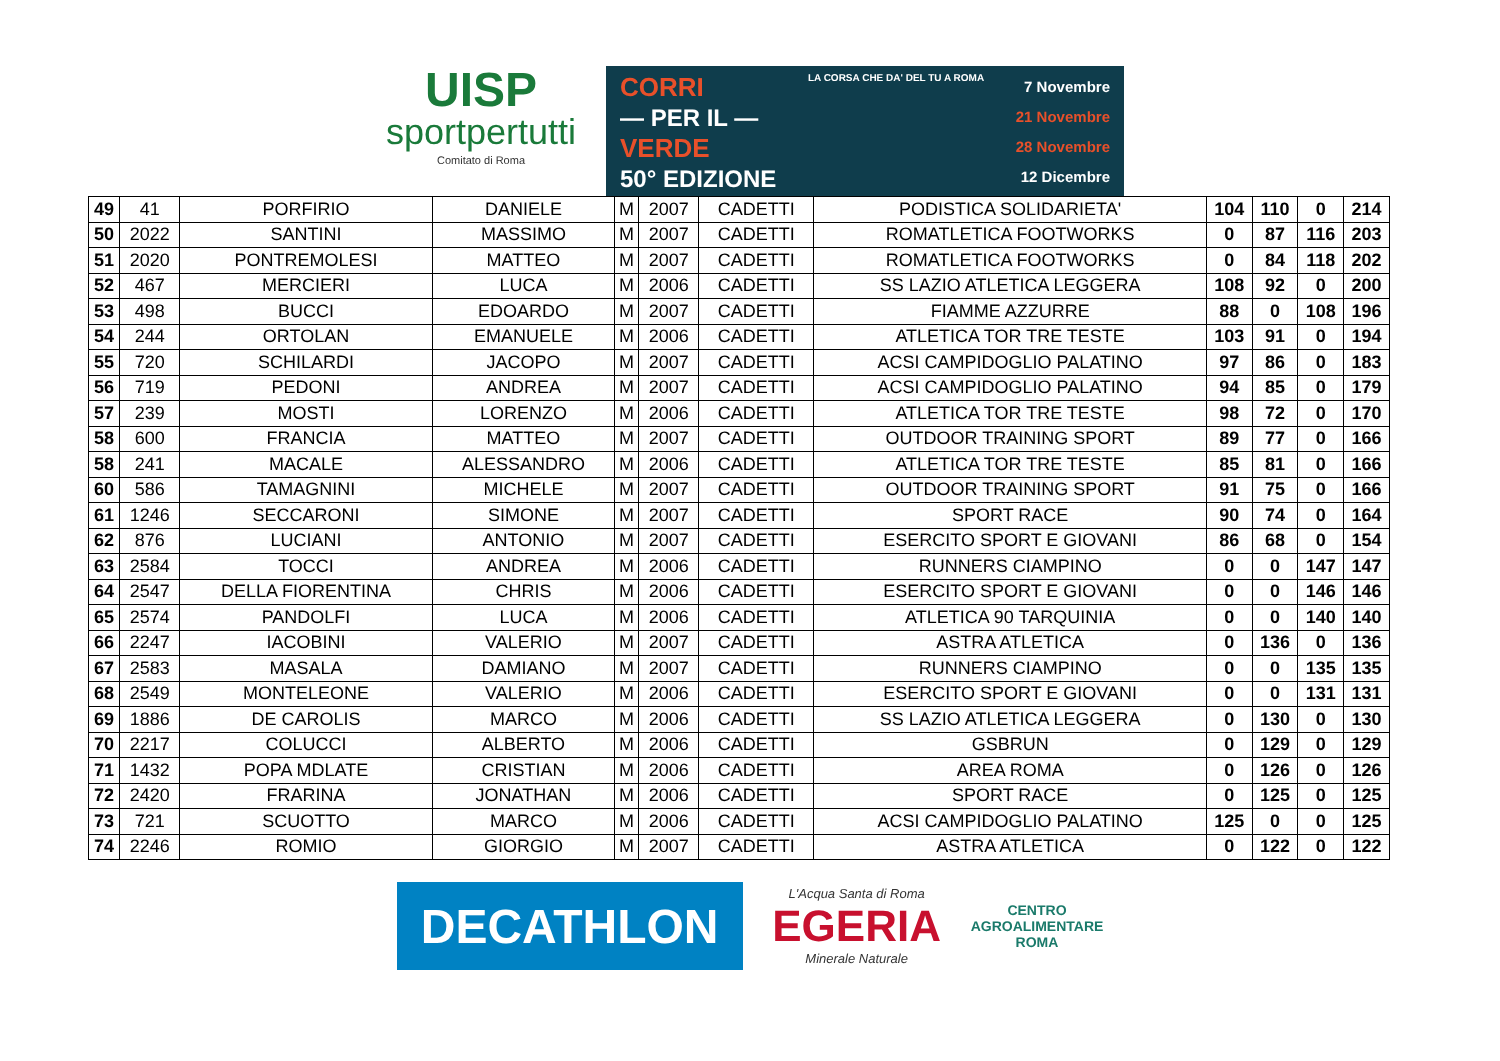UISP
sportpertutti
Comitato di Roma
CORRI
— PER IL —
VERDE
50° EDIZIONE
LA CORSA CHE DA' DEL TU A ROMA
7 Novembre
21 Novembre
28 Novembre
12 Dicembre
| 49 | 41 | PORFIRIO | DANIELE | M | 2007 | CADETTI | PODISTICA SOLIDARIETA' | 104 | 110 | 0 | 214 |
| 50 | 2022 | SANTINI | MASSIMO | M | 2007 | CADETTI | ROMATLETICA FOOTWORKS | 0 | 87 | 116 | 203 |
| 51 | 2020 | PONTREMOLESI | MATTEO | M | 2007 | CADETTI | ROMATLETICA FOOTWORKS | 0 | 84 | 118 | 202 |
| 52 | 467 | MERCIERI | LUCA | M | 2006 | CADETTI | SS LAZIO ATLETICA LEGGERA | 108 | 92 | 0 | 200 |
| 53 | 498 | BUCCI | EDOARDO | M | 2007 | CADETTI | FIAMME AZZURRE | 88 | 0 | 108 | 196 |
| 54 | 244 | ORTOLAN | EMANUELE | M | 2006 | CADETTI | ATLETICA TOR TRE TESTE | 103 | 91 | 0 | 194 |
| 55 | 720 | SCHILARDI | JACOPO | M | 2007 | CADETTI | ACSI CAMPIDOGLIO PALATINO | 97 | 86 | 0 | 183 |
| 56 | 719 | PEDONI | ANDREA | M | 2007 | CADETTI | ACSI CAMPIDOGLIO PALATINO | 94 | 85 | 0 | 179 |
| 57 | 239 | MOSTI | LORENZO | M | 2006 | CADETTI | ATLETICA TOR TRE TESTE | 98 | 72 | 0 | 170 |
| 58 | 600 | FRANCIA | MATTEO | M | 2007 | CADETTI | OUTDOOR TRAINING SPORT | 89 | 77 | 0 | 166 |
| 58 | 241 | MACALE | ALESSANDRO | M | 2006 | CADETTI | ATLETICA TOR TRE TESTE | 85 | 81 | 0 | 166 |
| 60 | 586 | TAMAGNINI | MICHELE | M | 2007 | CADETTI | OUTDOOR TRAINING SPORT | 91 | 75 | 0 | 166 |
| 61 | 1246 | SECCARONI | SIMONE | M | 2007 | CADETTI | SPORT RACE | 90 | 74 | 0 | 164 |
| 62 | 876 | LUCIANI | ANTONIO | M | 2007 | CADETTI | ESERCITO SPORT E GIOVANI | 86 | 68 | 0 | 154 |
| 63 | 2584 | TOCCI | ANDREA | M | 2006 | CADETTI | RUNNERS CIAMPINO | 0 | 0 | 147 | 147 |
| 64 | 2547 | DELLA FIORENTINA | CHRIS | M | 2006 | CADETTI | ESERCITO SPORT E GIOVANI | 0 | 0 | 146 | 146 |
| 65 | 2574 | PANDOLFI | LUCA | M | 2006 | CADETTI | ATLETICA 90 TARQUINIA | 0 | 0 | 140 | 140 |
| 66 | 2247 | IACOBINI | VALERIO | M | 2007 | CADETTI | ASTRA ATLETICA | 0 | 136 | 0 | 136 |
| 67 | 2583 | MASALA | DAMIANO | M | 2007 | CADETTI | RUNNERS CIAMPINO | 0 | 0 | 135 | 135 |
| 68 | 2549 | MONTELEONE | VALERIO | M | 2006 | CADETTI | ESERCITO SPORT E GIOVANI | 0 | 0 | 131 | 131 |
| 69 | 1886 | DE CAROLIS | MARCO | M | 2006 | CADETTI | SS LAZIO ATLETICA LEGGERA | 0 | 130 | 0 | 130 |
| 70 | 2217 | COLUCCI | ALBERTO | M | 2006 | CADETTI | GSBRUN | 0 | 129 | 0 | 129 |
| 71 | 1432 | POPA MDLATE | CRISTIAN | M | 2006 | CADETTI | AREA ROMA | 0 | 126 | 0 | 126 |
| 72 | 2420 | FRARINA | JONATHAN | M | 2006 | CADETTI | SPORT RACE | 0 | 125 | 0 | 125 |
| 73 | 721 | SCUOTTO | MARCO | M | 2006 | CADETTI | ACSI CAMPIDOGLIO PALATINO | 125 | 0 | 0 | 125 |
| 74 | 2246 | ROMIO | GIORGIO | M | 2007 | CADETTI | ASTRA ATLETICA | 0 | 122 | 0 | 122 |
DECATHLON
L'Acqua Santa di Roma
EGERIA
Minerale Naturale
CENTRO
AGROALIMENTARE
ROMA